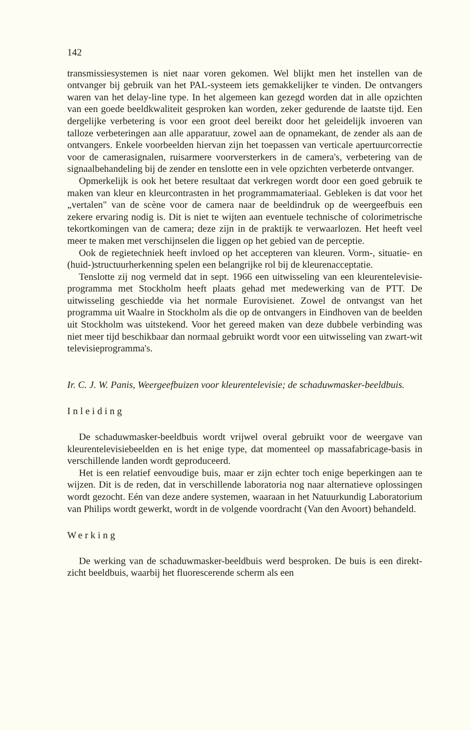142
transmissiesystemen is niet naar voren gekomen. Wel blijkt men het instellen van de ontvanger bij gebruik van het PAL-systeem iets gemakkelijker te vinden. De ontvangers waren van het delay-line type. In het algemeen kan gezegd worden dat in alle opzichten van een goede beeldkwaliteit gesproken kan worden, zeker gedurende de laatste tijd. Een dergelijke verbetering is voor een groot deel bereikt door het geleidelijk invoeren van talloze verbeteringen aan alle apparatuur, zowel aan de opnamekant, de zender als aan de ontvangers. Enkele voorbeelden hiervan zijn het toepassen van verticale apertuurcorrectie voor de camerasignalen, ruisarmere voorversterkers in de camera's, verbetering van de signaalbehandeling bij de zender en tenslotte een in vele opzichten verbeterde ontvanger.
Opmerkelijk is ook het betere resultaat dat verkregen wordt door een goed gebruik te maken van kleur en kleurcontrasten in het programmamateriaal. Gebleken is dat voor het „vertalen" van de scène voor de camera naar de beeldindruk op de weergeefbuis een zekere ervaring nodig is. Dit is niet te wijten aan eventuele technische of colorimetrische tekortkomingen van de camera; deze zijn in de praktijk te verwaarlozen. Het heeft veel meer te maken met verschijnselen die liggen op het gebied van de perceptie.
Ook de regietechniek heeft invloed op het accepteren van kleuren. Vorm-, situatie- en (huid-)structuurherkenning spelen een belangrijke rol bij de kleurenacceptatie.
Tenslotte zij nog vermeld dat in sept. 1966 een uitwisseling van een kleurentelevisie-programma met Stockholm heeft plaats gehad met medewerking van de PTT. De uitwisseling geschiedde via het normale Eurovisienet. Zowel de ontvangst van het programma uit Waalre in Stockholm als die op de ontvangers in Eindhoven van de beelden uit Stockholm was uitstekend. Voor het gereed maken van deze dubbele verbinding was niet meer tijd beschikbaar dan normaal gebruikt wordt voor een uitwisseling van zwart-wit televisieprogramma's.
Ir. C. J. W. Panis, Weergeefbuizen voor kleurentelevisie; de schaduwmasker-beeldbuis.
Inleiding
De schaduwmasker-beeldbuis wordt vrijwel overal gebruikt voor de weergave van kleurentelevisiebeelden en is het enige type, dat momenteel op massafabricage-basis in verschillende landen wordt geproduceerd.
Het is een relatief eenvoudige buis, maar er zijn echter toch enige beperkingen aan te wijzen. Dit is de reden, dat in verschillende laboratoria nog naar alternatieve oplossingen wordt gezocht. Eén van deze andere systemen, waaraan in het Natuurkundig Laboratorium van Philips wordt gewerkt, wordt in de volgende voordracht (Van den Avoort) behandeld.
Werking
De werking van de schaduwmasker-beeldbuis werd besproken. De buis is een direkt-zicht beeldbuis, waarbij het fluorescerende scherm als een